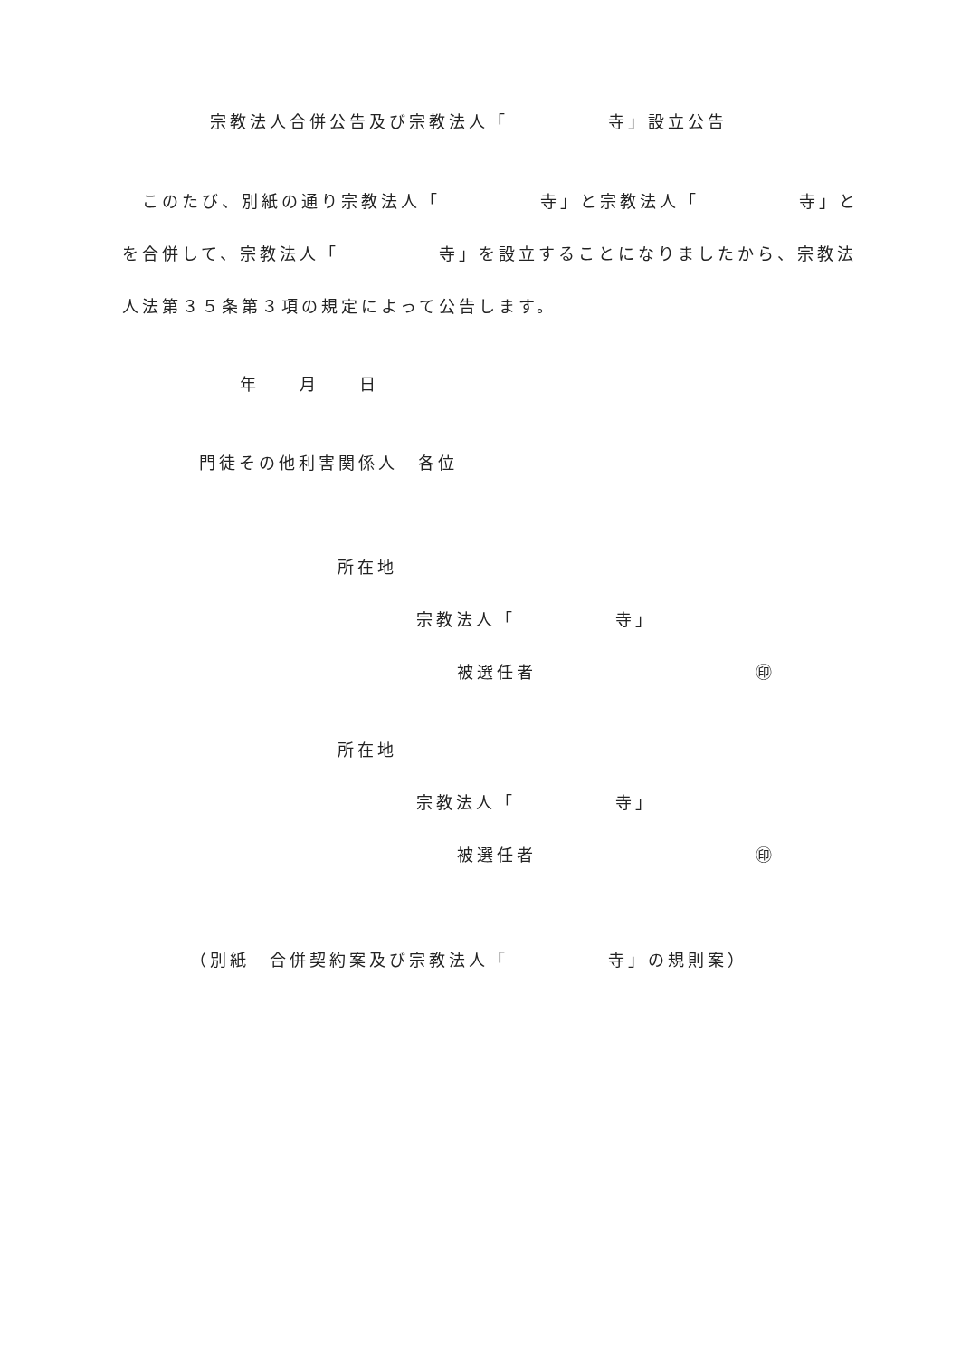宗教法人合併公告及び宗教法人「　　　　　寺」設立公告
　このたび、別紙の通り宗教法人「　　　　　寺」と宗教法人「　　　　　寺」と
を合併して、宗教法人「　　　　　寺」を設立することになりましたから、宗教法
人法第３５条第３項の規定によって公告します。
年　　月　　日
門徒その他利害関係人　各位
所在地
宗教法人「　　　　　寺」
被選任者　　　　　　　　　　　㊞
所在地
宗教法人「　　　　　寺」
被選任者　　　　　　　　　　　㊞
（別紙　合併契約案及び宗教法人「　　　　　寺」の規則案）